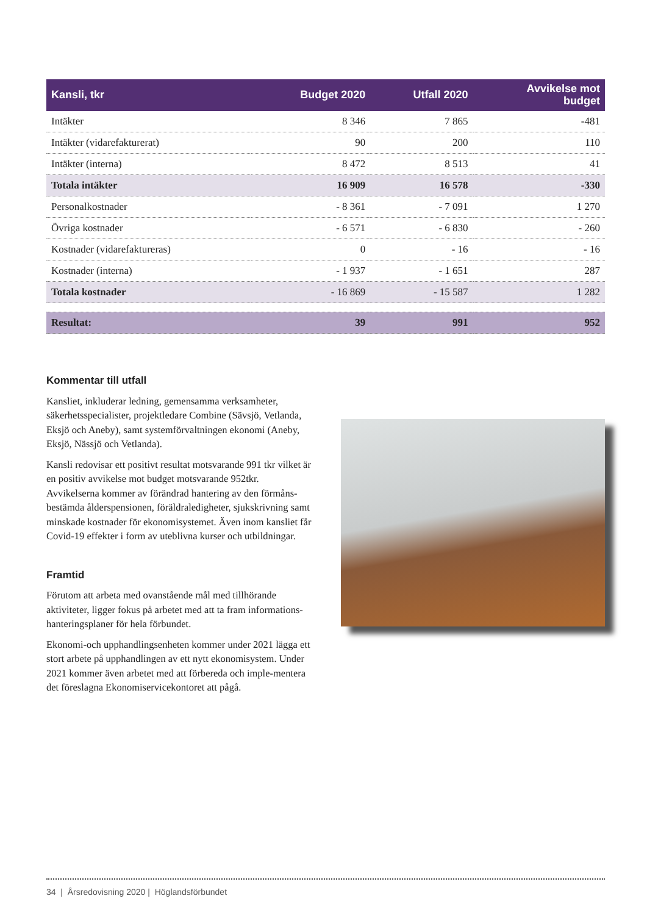| Kansli, tkr | Budget 2020 | Utfall 2020 | Avvikelse mot budget |
| --- | --- | --- | --- |
| Intäkter | 8 346 | 7 865 | -481 |
| Intäkter (vidarefakturerat) | 90 | 200 | 110 |
| Intäkter (interna) | 8 472 | 8 513 | 41 |
| Totala intäkter | 16 909 | 16 578 | -330 |
| Personalkostnader | - 8 361 | - 7 091 | 1 270 |
| Övriga kostnader | - 6 571 | - 6 830 | - 260 |
| Kostnader (vidarefaktureras) | 0 | - 16 | - 16 |
| Kostnader (interna) | - 1 937 | - 1 651 | 287 |
| Totala kostnader | - 16 869 | - 15 587 | 1 282 |
| Resultat: | 39 | 991 | 952 |
Kommentar till utfall
Kansliet, inkluderar ledning, gemensamma verksamheter, säkerhetsspecialister, projektledare Combine (Sävsjö, Vetlanda, Eksjö och Aneby), samt systemförvaltningen ekonomi (Aneby, Eksjö, Nässjö och Vetlanda).
Kansli redovisar ett positivt resultat motsvarande 991 tkr vilket är en positiv avvikelse mot budget motsvarande 952tkr. Avvikelserna kommer av förändrad hantering av den förmåns-bestämda ålderspensionen, föräldraledigheter, sjukskrivning samt minskade kostnader för ekonomisystemet. Även inom kansliet får Covid-19 effekter i form av uteblivna kurser och utbildningar.
Framtid
Förutom att arbeta med ovanstående mål med tillhörande aktiviteter, ligger fokus på arbetet med att ta fram informations-hanteringsplaner för hela förbundet.
Ekonomi-och upphandlingsenheten kommer under 2021 lägga ett stort arbete på upphandlingen av ett nytt ekonomisystem. Under 2021 kommer även arbetet med att förbereda och imple-mentera det föreslagna Ekonomiservicekontoret att pågå.
34 | Årsredovisning 2020 | Höglandsförbundet